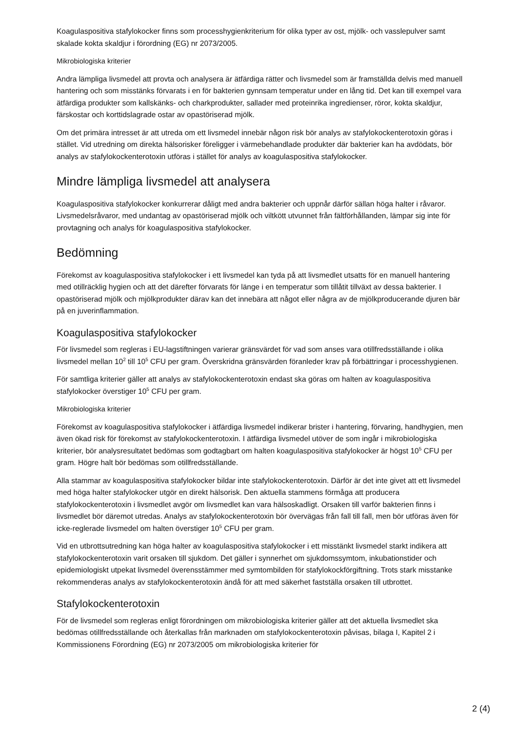Koagulaspositiva stafylokocker finns som processhygienkriterium för olika typer av ost, mjölk- och vasslepulver samt skalade kokta skaldjur i förordning (EG) nr 2073/2005.
Mikrobiologiska kriterier
Andra lämpliga livsmedel att provta och analysera är ätfärdiga rätter och livsmedel som är framställda delvis med manuell hantering och som misstänks förvarats i en för bakterien gynnsam temperatur under en lång tid. Det kan till exempel vara ätfärdiga produkter som kallskänks- och charkprodukter, sallader med proteinrika ingredienser, röror, kokta skaldjur, färskostar och korttidslagrade ostar av opastöriserad mjölk.
Om det primära intresset är att utreda om ett livsmedel innebär någon risk bör analys av stafylokockenterotoxin göras i stället. Vid utredning om direkta hälsorisker föreligger i värmebehandlade produkter där bakterier kan ha avdödats, bör analys av stafylokockenterotoxin utföras i stället för analys av koagulaspositiva stafylokocker.
Mindre lämpliga livsmedel att analysera
Koagulaspositiva stafylokocker konkurrerar dåligt med andra bakterier och uppnår därför sällan höga halter i råvaror. Livsmedelsråvaror, med undantag av opastöriserad mjölk och viltkött utvunnet från fältförhållanden, lämpar sig inte för provtagning och analys för koagulaspositiva stafylokocker.
Bedömning
Förekomst av koagulaspositiva stafylokocker i ett livsmedel kan tyda på att livsmedlet utsatts för en manuell hantering med otillräcklig hygien och att det därefter förvarats för länge i en temperatur som tillåtit tillväxt av dessa bakterier. I opastöriserad mjölk och mjölkprodukter därav kan det innebära att något eller några av de mjölkproducerande djuren bär på en juverinflammation.
Koagulaspositiva stafylokocker
För livsmedel som regleras i EU-lagstiftningen varierar gränsvärdet för vad som anses vara otillfredsställande i olika livsmedel mellan 10<sup>2</sup> till 10<sup>5</sup> CFU per gram. Överskridna gränsvärden föranleder krav på förbättringar i processhygienen.
För samtliga kriterier gäller att analys av stafylokockenterotoxin endast ska göras om halten av koagulaspositiva stafylokocker överstiger 10<sup>5</sup> CFU per gram.
Mikrobiologiska kriterier
Förekomst av koagulaspositiva stafylokocker i ätfärdiga livsmedel indikerar brister i hantering, förvaring, handhygien, men även ökad risk för förekomst av stafylokockenterotoxin. I ätfärdiga livsmedel utöver de som ingår i mikrobiologiska kriterier, bör analysresultatet bedömas som godtagbart om halten koagulaspositiva stafylokocker är högst 10<sup>5</sup> CFU per gram. Högre halt bör bedömas som otillfredsställande.
Alla stammar av koagulaspositiva stafylokocker bildar inte stafylokockenterotoxin. Därför är det inte givet att ett livsmedel med höga halter stafylokocker utgör en direkt hälsorisk. Den aktuella stammens förmåga att producera stafylokockenterotoxin i livsmedlet avgör om livsmedlet kan vara hälsoskadligt. Orsaken till varför bakterien finns i livsmedlet bör däremot utredas. Analys av stafylokockenterotoxin bör övervägas från fall till fall, men bör utföras även för icke-reglerade livsmedel om halten överstiger 10<sup>5</sup> CFU per gram.
Vid en utbrottsutredning kan höga halter av koagulaspositiva stafylokocker i ett misstänkt livsmedel starkt indikera att stafylokockenterotoxin varit orsaken till sjukdom. Det gäller i synnerhet om sjukdomssymtom, inkubationstider och epidemiologiskt utpekat livsmedel överensstämmer med symtombilden för stafylokockförgiftning. Trots stark misstanke rekommenderas analys av stafylokockenterotoxin ändå för att med säkerhet fastställa orsaken till utbrottet.
Stafylokockenterotoxin
För de livsmedel som regleras enligt förordningen om mikrobiologiska kriterier gäller att det aktuella livsmedlet ska bedömas otillfredsställande och återkallas från marknaden om stafylokockenterotoxin påvisas, bilaga I, Kapitel 2 i Kommissionens Förordning (EG) nr 2073/2005 om mikrobiologiska kriterier för
2 (4)